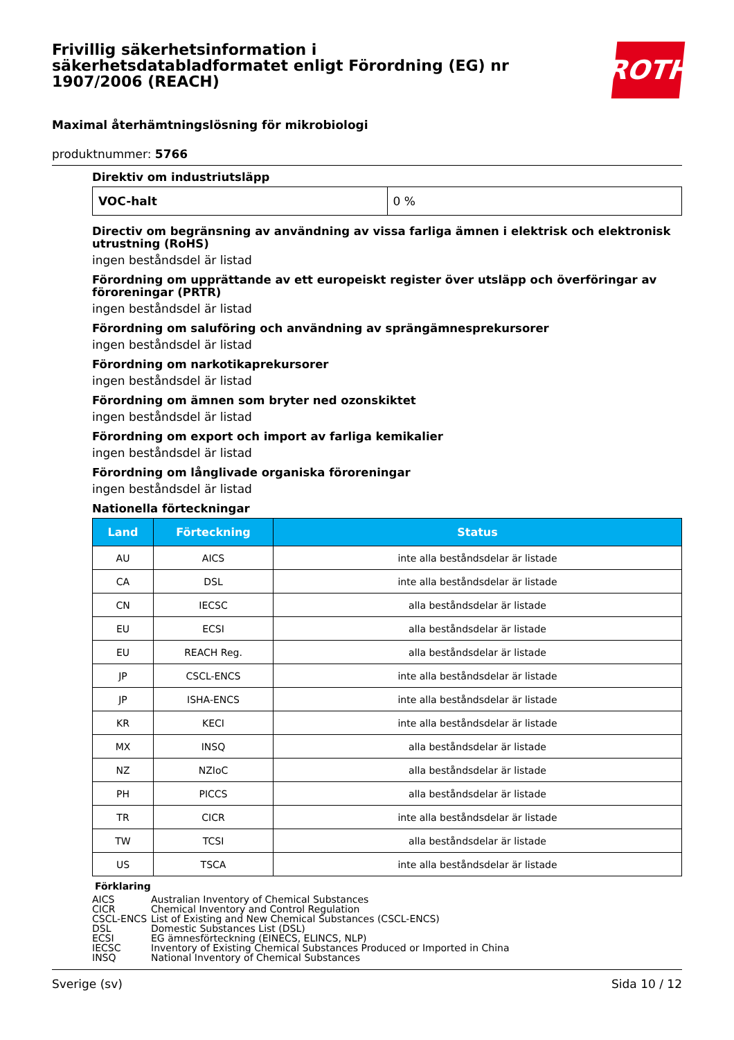Frivillig säkerhetsinformation i säkerhetsdatabladformatet enligt Förordning (EG) nr 1907/2006 (REACH)
ROTH
Maximal återhämtningslösning för mikrobiologi
produktnummer: 5766
Direktiv om industriutsläpp
| VOC-halt | 0 % |
Directiv om begränsning av användning av vissa farliga ämnen i elektrisk och elektronisk utrustning (RoHS)
ingen beståndsdel är listad
Förordning om upprättande av ett europeiskt register över utsläpp och överföringar av föroreningar (PRTR)
ingen beståndsdel är listad
Förordning om saluföring och användning av sprängämnesprekursorer
ingen beståndsdel är listad
Förordning om narkotikaprekursorer
ingen beståndsdel är listad
Förordning om ämnen som bryter ned ozonskiktet
ingen beståndsdel är listad
Förordning om export och import av farliga kemikalier
ingen beståndsdel är listad
Förordning om långlivade organiska föroreningar
ingen beståndsdel är listad
Nationella förteckningar
| Land | Förteckning | Status |
| --- | --- | --- |
| AU | AICS | inte alla beståndsdelar är listade |
| CA | DSL | inte alla beståndsdelar är listade |
| CN | IECSC | alla beståndsdelar är listade |
| EU | ECSI | alla beståndsdelar är listade |
| EU | REACH Reg. | alla beståndsdelar är listade |
| JP | CSCL-ENCS | inte alla beståndsdelar är listade |
| JP | ISHA-ENCS | inte alla beståndsdelar är listade |
| KR | KECI | inte alla beståndsdelar är listade |
| MX | INSQ | alla beståndsdelar är listade |
| NZ | NZIoC | alla beståndsdelar är listade |
| PH | PICCS | alla beståndsdelar är listade |
| TR | CICR | inte alla beståndsdelar är listade |
| TW | TCSI | alla beståndsdelar är listade |
| US | TSCA | inte alla beståndsdelar är listade |
Förklaring
| AICS | Australian Inventory of Chemical Substances |
| CICR | Chemical Inventory and Control Regulation |
| CSCL-ENCS | List of Existing and New Chemical Substances (CSCL-ENCS) |
| DSL | Domestic Substances List (DSL) |
| ECSI | EG ämnesförteckning (EINECS, ELINCS, NLP) |
| IECSC | Inventory of Existing Chemical Substances Produced or Imported in China |
| INSQ | National Inventory of Chemical Substances |
Sverige (sv) Sida 10 / 12